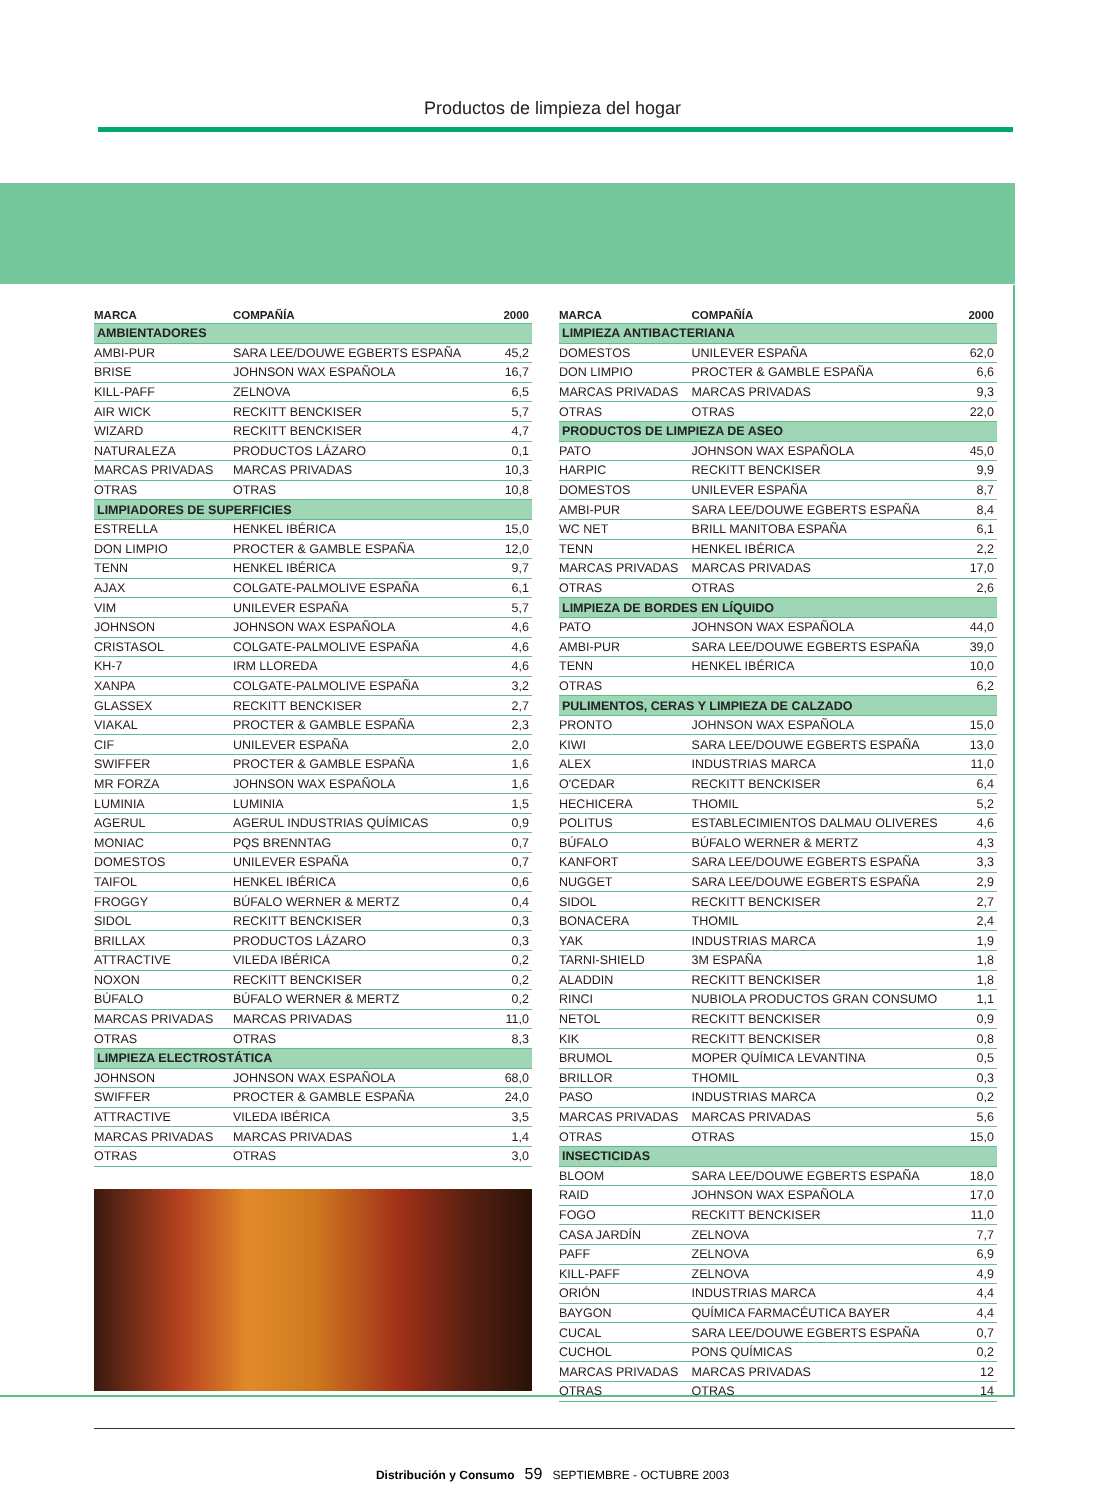Productos de limpieza del hogar
| MARCA | COMPAÑÍA | 2000 |
| --- | --- | --- |
| AMBIENTADORES | | |
| AMBI-PUR | SARA LEE/DOUWE EGBERTS ESPAÑA | 45,2 |
| BRISE | JOHNSON WAX ESPAÑOLA | 16,7 |
| KILL-PAFF | ZELNOVA | 6,5 |
| AIR WICK | RECKITT BENCKISER | 5,7 |
| WIZARD | RECKITT BENCKISER | 4,7 |
| NATURALEZA | PRODUCTOS LÁZARO | 0,1 |
| MARCAS PRIVADAS | MARCAS PRIVADAS | 10,3 |
| OTRAS | OTRAS | 10,8 |
| LIMPIADORES DE SUPERFICIES | | |
| ESTRELLA | HENKEL IBÉRICA | 15,0 |
| DON LIMPIO | PROCTER & GAMBLE ESPAÑA | 12,0 |
| TENN | HENKEL IBÉRICA | 9,7 |
| AJAX | COLGATE-PALMOLIVE ESPAÑA | 6,1 |
| VIM | UNILEVER ESPAÑA | 5,7 |
| JOHNSON | JOHNSON WAX ESPAÑOLA | 4,6 |
| CRISTASOL | COLGATE-PALMOLIVE ESPAÑA | 4,6 |
| KH-7 | IRM LLOREDA | 4,6 |
| XANPA | COLGATE-PALMOLIVE ESPAÑA | 3,2 |
| GLASSEX | RECKITT BENCKISER | 2,7 |
| VIAKAL | PROCTER & GAMBLE ESPAÑA | 2,3 |
| CIF | UNILEVER ESPAÑA | 2,0 |
| SWIFFER | PROCTER & GAMBLE ESPAÑA | 1,6 |
| MR FORZA | JOHNSON WAX ESPAÑOLA | 1,6 |
| LUMINIA | LUMINIA | 1,5 |
| AGERUL | AGERUL INDUSTRIAS QUÍMICAS | 0,9 |
| MONIAC | PQS BRENNTAG | 0,7 |
| DOMESTOS | UNILEVER ESPAÑA | 0,7 |
| TAIFOL | HENKEL IBÉRICA | 0,6 |
| FROGGY | BÚFALO WERNER & MERTZ | 0,4 |
| SIDOL | RECKITT BENCKISER | 0,3 |
| BRILLAX | PRODUCTOS LÁZARO | 0,3 |
| ATTRACTIVE | VILEDA IBÉRICA | 0,2 |
| NOXON | RECKITT BENCKISER | 0,2 |
| BÚFALO | BÚFALO WERNER & MERTZ | 0,2 |
| MARCAS PRIVADAS | MARCAS PRIVADAS | 11,0 |
| OTRAS | OTRAS | 8,3 |
| LIMPIEZA ELECTROSTÁTICA | | |
| JOHNSON | JOHNSON WAX ESPAÑOLA | 68,0 |
| SWIFFER | PROCTER & GAMBLE ESPAÑA | 24,0 |
| ATTRACTIVE | VILEDA IBÉRICA | 3,5 |
| MARCAS PRIVADAS | MARCAS PRIVADAS | 1,4 |
| OTRAS | OTRAS | 3,0 |
| MARCA | COMPAÑÍA | 2000 |
| --- | --- | --- |
| LIMPIEZA ANTIBACTERIANA | | |
| DOMESTOS | UNILEVER ESPAÑA | 62,0 |
| DON LIMPIO | PROCTER & GAMBLE ESPAÑA | 6,6 |
| MARCAS PRIVADAS | MARCAS PRIVADAS | 9,3 |
| OTRAS | OTRAS | 22,0 |
| PRODUCTOS DE LIMPIEZA DE ASEO | | |
| PATO | JOHNSON WAX ESPAÑOLA | 45,0 |
| HARPIC | RECKITT BENCKISER | 9,9 |
| DOMESTOS | UNILEVER ESPAÑA | 8,7 |
| AMBI-PUR | SARA LEE/DOUWE EGBERTS ESPAÑA | 8,4 |
| WC NET | BRILL MANITOBA ESPAÑA | 6,1 |
| TENN | HENKEL IBÉRICA | 2,2 |
| MARCAS PRIVADAS | MARCAS PRIVADAS | 17,0 |
| OTRAS | OTRAS | 2,6 |
| LIMPIEZA DE BORDES EN LÍQUIDO | | |
| PATO | JOHNSON WAX ESPAÑOLA | 44,0 |
| AMBI-PUR | SARA LEE/DOUWE EGBERTS ESPAÑA | 39,0 |
| TENN | HENKEL IBÉRICA | 10,0 |
| OTRAS | | 6,2 |
| PULIMENTOS, CERAS Y LIMPIEZA DE CALZADO | | |
| PRONTO | JOHNSON WAX ESPAÑOLA | 15,0 |
| KIWI | SARA LEE/DOUWE EGBERTS ESPAÑA | 13,0 |
| ALEX | INDUSTRIAS MARCA | 11,0 |
| O'CEDAR | RECKITT BENCKISER | 6,4 |
| HECHICERA | THOMIL | 5,2 |
| POLITUS | ESTABLECIMIENTOS DALMAU OLIVERES | 4,6 |
| BÚFALO | BÚFALO WERNER & MERTZ | 4,3 |
| KANFORT | SARA LEE/DOUWE EGBERTS ESPAÑA | 3,3 |
| NUGGET | SARA LEE/DOUWE EGBERTS ESPAÑA | 2,9 |
| SIDOL | RECKITT BENCKISER | 2,7 |
| BONACERA | THOMIL | 2,4 |
| YAK | INDUSTRIAS MARCA | 1,9 |
| TARNI-SHIELD | 3M ESPAÑA | 1,8 |
| ALADDIN | RECKITT BENCKISER | 1,8 |
| RINCI | NUBIOLA PRODUCTOS GRAN CONSUMO | 1,1 |
| NETOL | RECKITT BENCKISER | 0,9 |
| KIK | RECKITT BENCKISER | 0,8 |
| BRUMOL | MOPER QUÍMICA LEVANTINA | 0,5 |
| BRILLOR | THOMIL | 0,3 |
| PASO | INDUSTRIAS MARCA | 0,2 |
| MARCAS PRIVADAS | MARCAS PRIVADAS | 5,6 |
| OTRAS | OTRAS | 15,0 |
| INSECTICIDAS | | |
| BLOOM | SARA LEE/DOUWE EGBERTS ESPAÑA | 18,0 |
| RAID | JOHNSON WAX ESPAÑOLA | 17,0 |
| FOGO | RECKITT BENCKISER | 11,0 |
| CASA JARDÍN | ZELNOVA | 7,7 |
| PAFF | ZELNOVA | 6,9 |
| KILL-PAFF | ZELNOVA | 4,9 |
| ORIÓN | INDUSTRIAS MARCA | 4,4 |
| BAYGON | QUÍMICA FARMACÉUTICA BAYER | 4,4 |
| CUCAL | SARA LEE/DOUWE EGBERTS ESPAÑA | 0,7 |
| CUCHOL | PONS QUÍMICAS | 0,2 |
| MARCAS PRIVADAS | MARCAS PRIVADAS | 12 |
| OTRAS | OTRAS | 14 |
Distribución y Consumo 59 SEPTIEMBRE - OCTUBRE 2003